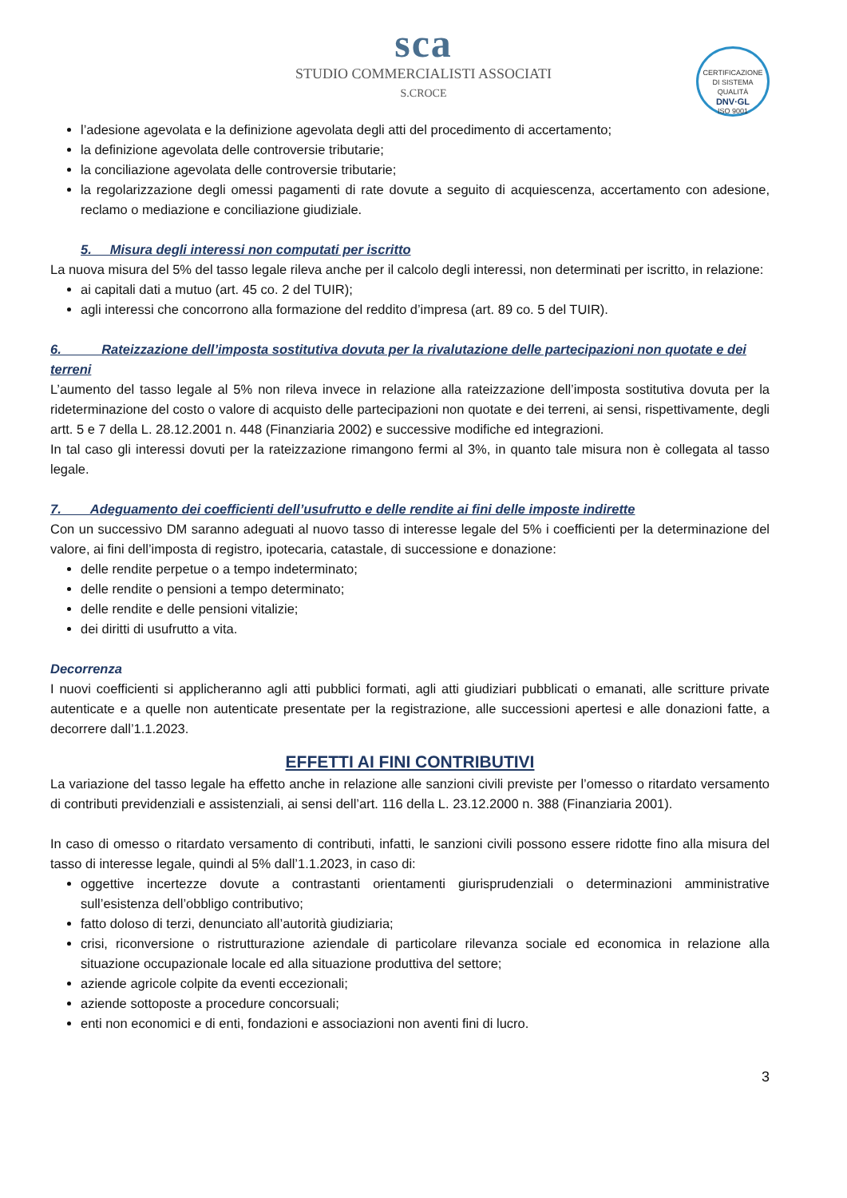sca
STUDIO COMMERCIALISTI ASSOCIATI
S.CROCE
CERTIFICAZIONE DI SISTEMA QUALITÀ
DNV·GL
ISO 9001
l’adesione agevolata e la definizione agevolata degli atti del procedimento di accertamento;
la definizione agevolata delle controversie tributarie;
la conciliazione agevolata delle controversie tributarie;
la regolarizzazione degli omessi pagamenti di rate dovute a seguito di acquiescenza, accertamento con adesione, reclamo o mediazione e conciliazione giudiziale.
5. Misura degli interessi non computati per iscritto
La nuova misura del 5% del tasso legale rileva anche per il calcolo degli interessi, non determinati per iscritto, in relazione:
ai capitali dati a mutuo (art. 45 co. 2 del TUIR);
agli interessi che concorrono alla formazione del reddito d’impresa (art. 89 co. 5 del TUIR).
6. Rateizzazione dell’imposta sostitutiva dovuta per la rivalutazione delle partecipazioni non quotate e dei terreni
L’aumento del tasso legale al 5% non rileva invece in relazione alla rateizzazione dell’imposta sostitutiva dovuta per la rideterminazione del costo o valore di acquisto delle partecipazioni non quotate e dei terreni, ai sensi, rispettivamente, degli artt. 5 e 7 della L. 28.12.2001 n. 448 (Finanziaria 2002) e successive modifiche ed integrazioni.
In tal caso gli interessi dovuti per la rateizzazione rimangono fermi al 3%, in quanto tale misura non è collegata al tasso legale.
7. Adeguamento dei coefficienti dell’usufrutto e delle rendite ai fini delle imposte indirette
Con un successivo DM saranno adeguati al nuovo tasso di interesse legale del 5% i coefficienti per la determinazione del valore, ai fini dell’imposta di registro, ipotecaria, catastale, di successione e donazione:
delle rendite perpetue o a tempo indeterminato;
delle rendite o pensioni a tempo determinato;
delle rendite e delle pensioni vitalizie;
dei diritti di usufrutto a vita.
Decorrenza
I nuovi coefficienti si applicheranno agli atti pubblici formati, agli atti giudiziari pubblicati o emanati, alle scritture private autenticate e a quelle non autenticate presentate per la registrazione, alle successioni apertesi e alle donazioni fatte, a decorrere dall’1.1.2023.
EFFETTI AI FINI CONTRIBUTIVI
La variazione del tasso legale ha effetto anche in relazione alle sanzioni civili previste per l’omesso o ritardato versamento di contributi previdenziali e assistenziali, ai sensi dell’art. 116 della L. 23.12.2000 n. 388 (Finanziaria 2001).
In caso di omesso o ritardato versamento di contributi, infatti, le sanzioni civili possono essere ridotte fino alla misura del tasso di interesse legale, quindi al 5% dall’1.1.2023, in caso di:
oggettive incertezze dovute a contrastanti orientamenti giurisprudenziali o determinazioni amministrative sull’esistenza dell’obbligo contributivo;
fatto doloso di terzi, denunciato all’autorità giudiziaria;
crisi, riconversione o ristrutturazione aziendale di particolare rilevanza sociale ed economica in relazione alla situazione occupazionale locale ed alla situazione produttiva del settore;
aziende agricole colpite da eventi eccezionali;
aziende sottoposte a procedure concorsuali;
enti non economici e di enti, fondazioni e associazioni non aventi fini di lucro.
3